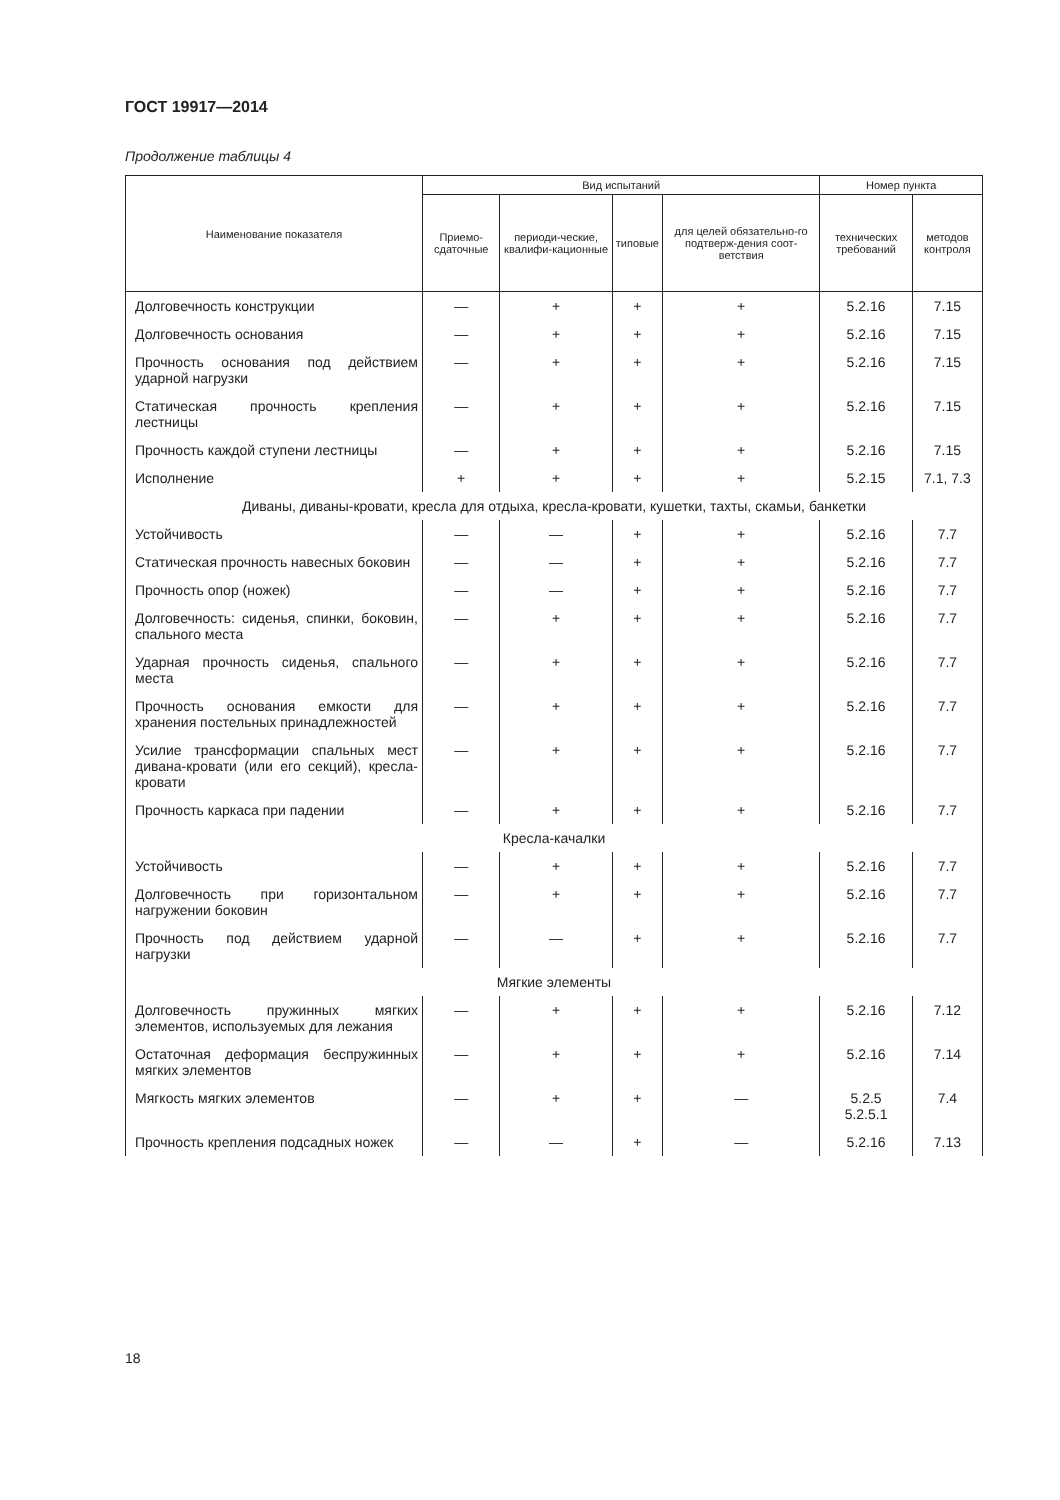ГОСТ 19917—2014
Продолжение таблицы 4
| Наименование показателя | Вид испытаний | | | | Номер пункта | |
| --- | --- | --- | --- | --- | --- | --- |
| | Приемо-сдаточные | периоди-ческие, квалифи-кационные | типовые | для целей обязательно-го подтверж-дения соот-ветствия | технических требований | методов контроля |
| Долговечность конструкции | — | + | + | + | 5.2.16 | 7.15 |
| Долговечность основания | — | + | + | + | 5.2.16 | 7.15 |
| Прочность основания под действием ударной нагрузки | — | + | + | + | 5.2.16 | 7.15 |
| Статическая прочность крепления лестницы | — | + | + | + | 5.2.16 | 7.15 |
| Прочность каждой ступени лестницы | — | + | + | + | 5.2.16 | 7.15 |
| Исполнение | + | + | + | + | 5.2.15 | 7.1, 7.3 |
| Диваны, диваны-кровати, кресла для отдыха, кресла-кровати, кушетки, тахты, скамьи, банкетки | | | | | | |
| Устойчивость | — | — | + | + | 5.2.16 | 7.7 |
| Статическая прочность навесных боковин | — | — | + | + | 5.2.16 | 7.7 |
| Прочность опор (ножек) | — | — | + | + | 5.2.16 | 7.7 |
| Долговечность: сиденья, спинки, боковин, спального места | — | + | + | + | 5.2.16 | 7.7 |
| Ударная прочность сиденья, спального места | — | + | + | + | 5.2.16 | 7.7 |
| Прочность основания емкости для хранения постельных принадлежностей | — | + | + | + | 5.2.16 | 7.7 |
| Усилие трансформации спальных мест дивана-кровати (или его секций), кресла-кровати | — | + | + | + | 5.2.16 | 7.7 |
| Прочность каркаса при падении | — | + | + | + | 5.2.16 | 7.7 |
| Кресла-качалки | | | | | | |
| Устойчивость | — | + | + | + | 5.2.16 | 7.7 |
| Долговечность при горизонтальном нагружении боковин | — | + | + | + | 5.2.16 | 7.7 |
| Прочность под действием ударной нагрузки | — | — | + | + | 5.2.16 | 7.7 |
| Мягкие элементы | | | | | | |
| Долговечность пружинных мягких элементов, используемых для лежания | — | + | + | + | 5.2.16 | 7.12 |
| Остаточная деформация беспружинных мягких элементов | — | + | + | + | 5.2.16 | 7.14 |
| Мягкость мягких элементов | — | + | + | — | 5.2.5 5.2.5.1 | 7.4 |
| Прочность крепления подсадных ножек | — | — | + | — | 5.2.16 | 7.13 |
18